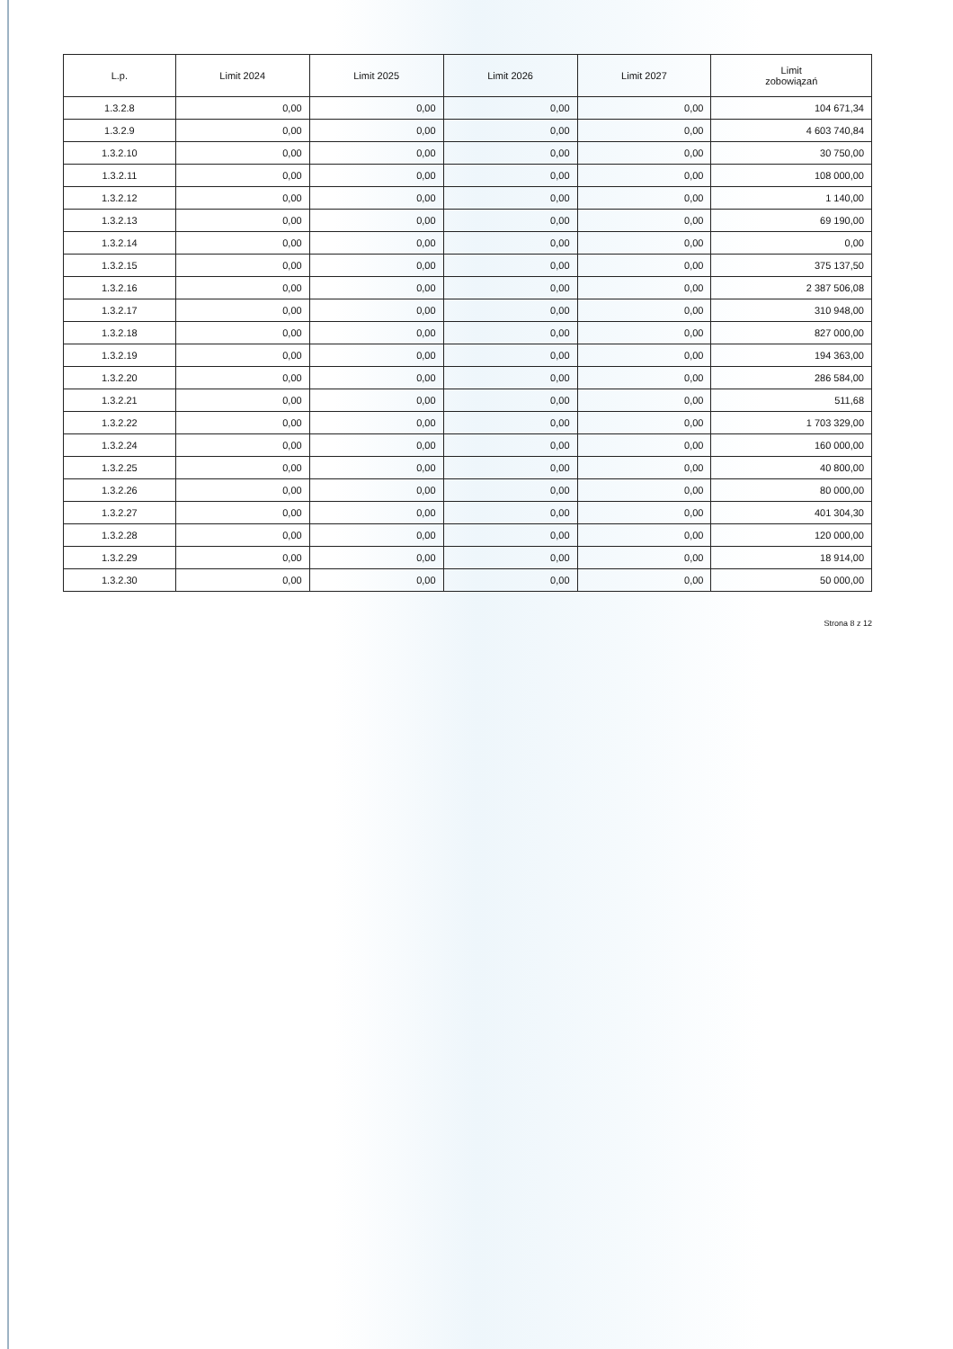| L.p. | Limit 2024 | Limit 2025 | Limit 2026 | Limit 2027 | Limit zobowiązań |
| --- | --- | --- | --- | --- | --- |
| 1.3.2.8 | 0,00 | 0,00 | 0,00 | 0,00 | 104 671,34 |
| 1.3.2.9 | 0,00 | 0,00 | 0,00 | 0,00 | 4 603 740,84 |
| 1.3.2.10 | 0,00 | 0,00 | 0,00 | 0,00 | 30 750,00 |
| 1.3.2.11 | 0,00 | 0,00 | 0,00 | 0,00 | 108 000,00 |
| 1.3.2.12 | 0,00 | 0,00 | 0,00 | 0,00 | 1 140,00 |
| 1.3.2.13 | 0,00 | 0,00 | 0,00 | 0,00 | 69 190,00 |
| 1.3.2.14 | 0,00 | 0,00 | 0,00 | 0,00 | 0,00 |
| 1.3.2.15 | 0,00 | 0,00 | 0,00 | 0,00 | 375 137,50 |
| 1.3.2.16 | 0,00 | 0,00 | 0,00 | 0,00 | 2 387 506,08 |
| 1.3.2.17 | 0,00 | 0,00 | 0,00 | 0,00 | 310 948,00 |
| 1.3.2.18 | 0,00 | 0,00 | 0,00 | 0,00 | 827 000,00 |
| 1.3.2.19 | 0,00 | 0,00 | 0,00 | 0,00 | 194 363,00 |
| 1.3.2.20 | 0,00 | 0,00 | 0,00 | 0,00 | 286 584,00 |
| 1.3.2.21 | 0,00 | 0,00 | 0,00 | 0,00 | 511,68 |
| 1.3.2.22 | 0,00 | 0,00 | 0,00 | 0,00 | 1 703 329,00 |
| 1.3.2.24 | 0,00 | 0,00 | 0,00 | 0,00 | 160 000,00 |
| 1.3.2.25 | 0,00 | 0,00 | 0,00 | 0,00 | 40 800,00 |
| 1.3.2.26 | 0,00 | 0,00 | 0,00 | 0,00 | 80 000,00 |
| 1.3.2.27 | 0,00 | 0,00 | 0,00 | 0,00 | 401 304,30 |
| 1.3.2.28 | 0,00 | 0,00 | 0,00 | 0,00 | 120 000,00 |
| 1.3.2.29 | 0,00 | 0,00 | 0,00 | 0,00 | 18 914,00 |
| 1.3.2.30 | 0,00 | 0,00 | 0,00 | 0,00 | 50 000,00 |
Strona 8 z 12